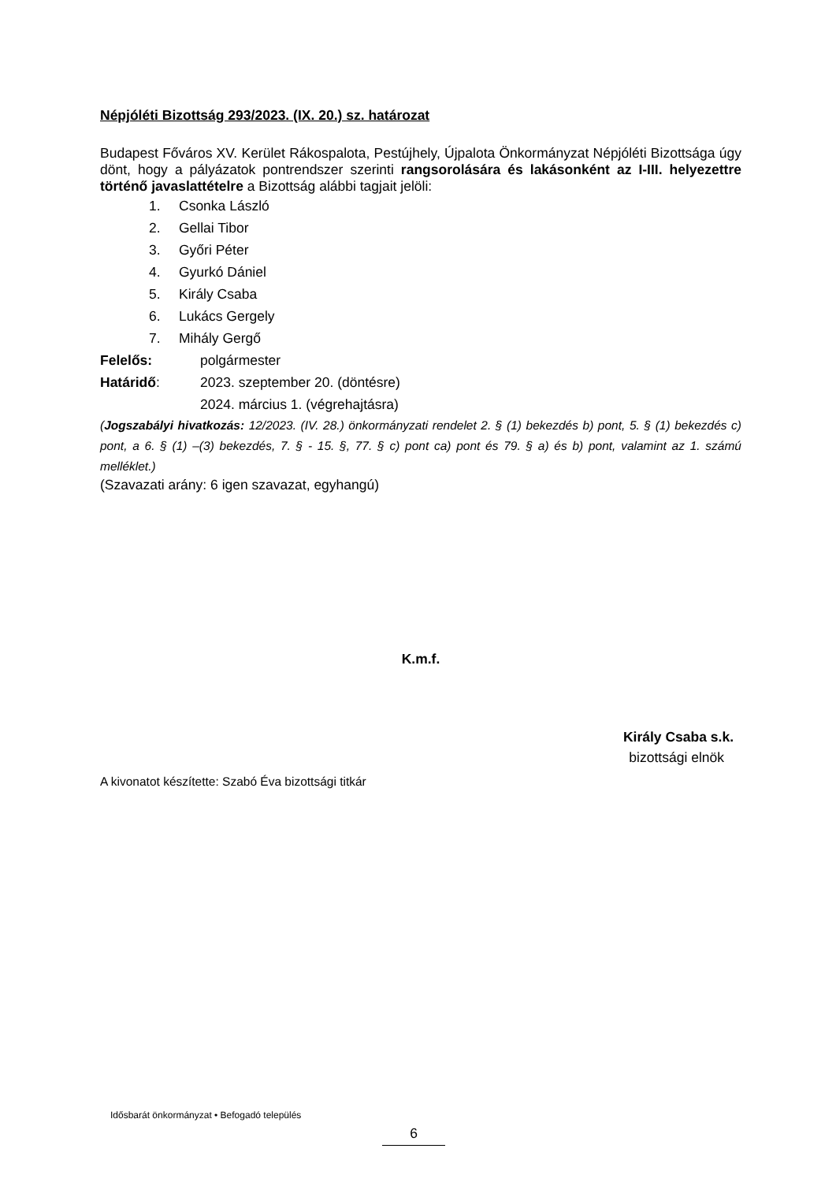Népjóléti Bizottság 293/2023. (IX. 20.) sz. határozat
Budapest Főváros XV. Kerület Rákospalota, Pestújhely, Újpalota Önkormányzat Népjóléti Bizottsága úgy dönt, hogy a pályázatok pontrendszer szerinti rangsorolására és lakásonként az I-III. helyezettre történő javaslattételre a Bizottság alábbi tagjait jelöli:
1. Csonka László
2. Gellai Tibor
3. Győri Péter
4. Gyurkó Dániel
5. Király Csaba
6. Lukács Gergely
7. Mihály Gergő
Felelős: polgármester
Határidő: 2023. szeptember 20. (döntésre)
2024. március 1. (végrehajtásra)
(Jogszabályi hivatkozás: 12/2023. (IV. 28.) önkormányzati rendelet 2. § (1) bekezdés b) pont, 5. § (1) bekezdés c) pont, a 6. § (1) –(3) bekezdés, 7. § - 15. §, 77. § c) pont ca) pont és 79. § a) és b) pont, valamint az 1. számú melléklet.)
(Szavazati arány: 6 igen szavazat, egyhangú)
K.m.f.
Király Csaba s.k.
bizottsági elnök
A kivonatot készítette: Szabó Éva bizottsági titkár
Idősbarát önkormányzat • Befogadó település
6